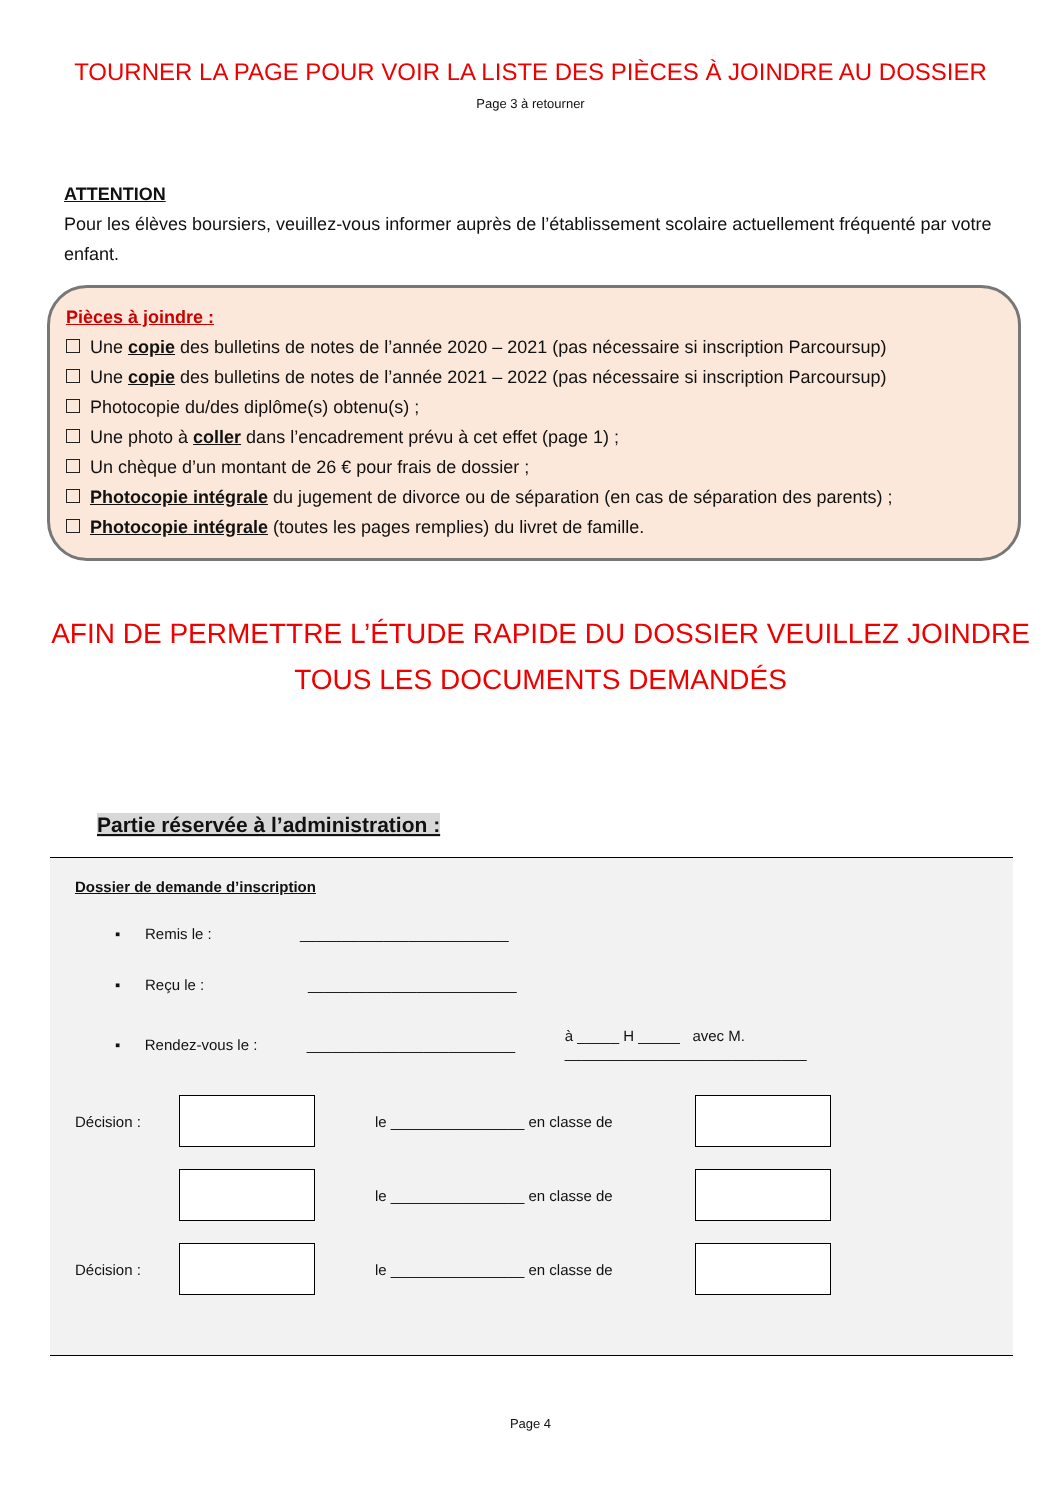TOURNER LA PAGE POUR VOIR LA LISTE DES PIÈCES À JOINDRE AU DOSSIER
Page 3 à retourner
ATTENTION
Pour les élèves boursiers, veuillez-vous informer auprès de l’établissement scolaire actuellement fréquenté par votre enfant.
Pièces à joindre :
Une copie des bulletins de notes de l’année 2020 – 2021 (pas nécessaire si inscription Parcoursup)
Une copie des bulletins de notes de l’année 2021 – 2022 (pas nécessaire si inscription Parcoursup)
Photocopie du/des diplôme(s) obtenu(s) ;
Une photo à coller dans l’encadrement prévu à cet effet (page 1) ;
Un chèque d’un montant de 26 € pour frais de dossier ;
Photocopie intégrale du jugement de divorce ou de séparation (en cas de séparation des parents) ;
Photocopie intégrale (toutes les pages remplies) du livret de famille.
AFIN DE PERMETTRE L’ÉTUDE RAPIDE DU DOSSIER VEUILLEZ JOINDRE
TOUS LES DOCUMENTS DEMANDÉS
Partie réservée à l’administration :
Dossier de demande d’inscription
▪ Remis le : _________________________
▪ Reçu le : _________________________
▪ Rendez-vous le : _________________________ à _____ H _____ avec M. _____________________________
Décision : le ________________ en classe de
le ________________ en classe de
Décision : le ________________ en classe de
Page 4